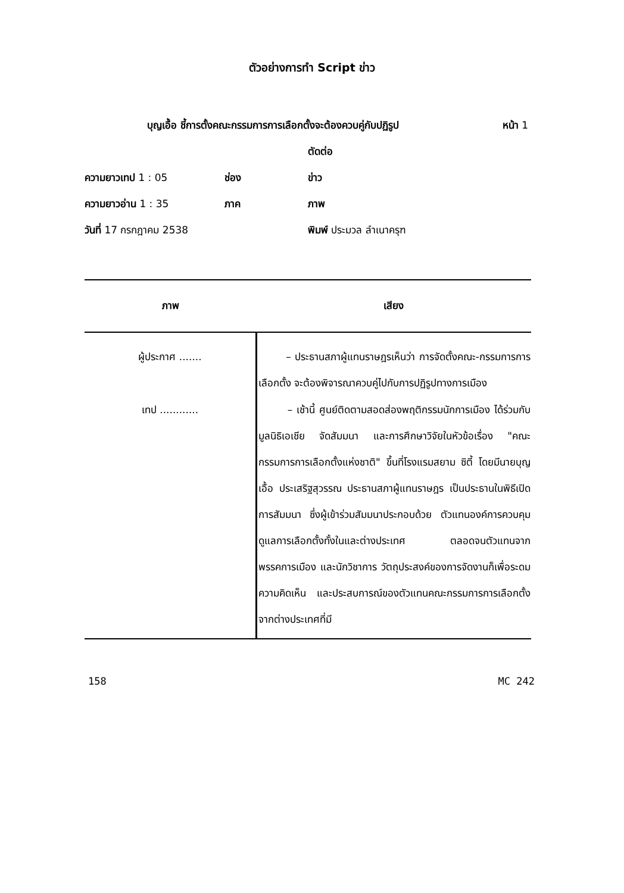ตัวอย่างการทำ Script ข่าว
บุญเอื้อ ชี้การตั้งคณะกรรมการการเลือกตั้งจะต้องควบคู่กับปฏิรูป หน้า 1
ตัดต่อ
ความยาวเทป 1 : 05 ช่อง ข่าว
ความยาวอ่าน 1 : 35 ภาค ภาพ
วันที่ 17 กรกฎาคม 2538 พิมพ์ ประมวล ลำเนาครุฑ
| ภาพ | เสียง |
| --- | --- |
| ผู้ประกาศ ....... | – ประธานสภาผู้แทนราษฎรเห็นว่า การจัดตั้งคณะ-กรรมการการเลือกตั้ง จะต้องพิจารณาควบคู่ไปกับการปฏิรูปทางการเมือง |
| เทป ............ | – เช้านี้ ศูนย์ติดตามสอดส่องพฤติกรรมนักการเมือง ได้ร่วมกับมูลนิธิเอเชีย จัดสัมมนา และการศึกษาวิจัยในหัวข้อเรื่อง "คณะกรรมการการเลือกตั้งแห่งชาติ" ขึ้นที่โรงแรมสยาม ซิตี้ โดยมีนายบุญเอื้อ ประเสริฐสุวรรณ ประธานสภาผู้แทนราษฎร เป็นประธานในพิธีเปิดการสัมมนา ซึ่งผู้เข้าร่วมสัมมนาประกอบด้วย ตัวแทนองค์การควบคุมดูแลการเลือกตั้งทั้งในและต่างประเทศ ตลอดจนตัวแทนจากพรรคการเมือง และนักวิชาการ วัตถุประสงค์ของการจัดงานก็เพื่อระดมความคิดเห็น และประสบการณ์ของตัวแทนคณะกรรมการการเลือกตั้งจากต่างประเทศที่มี |
158 MC 242